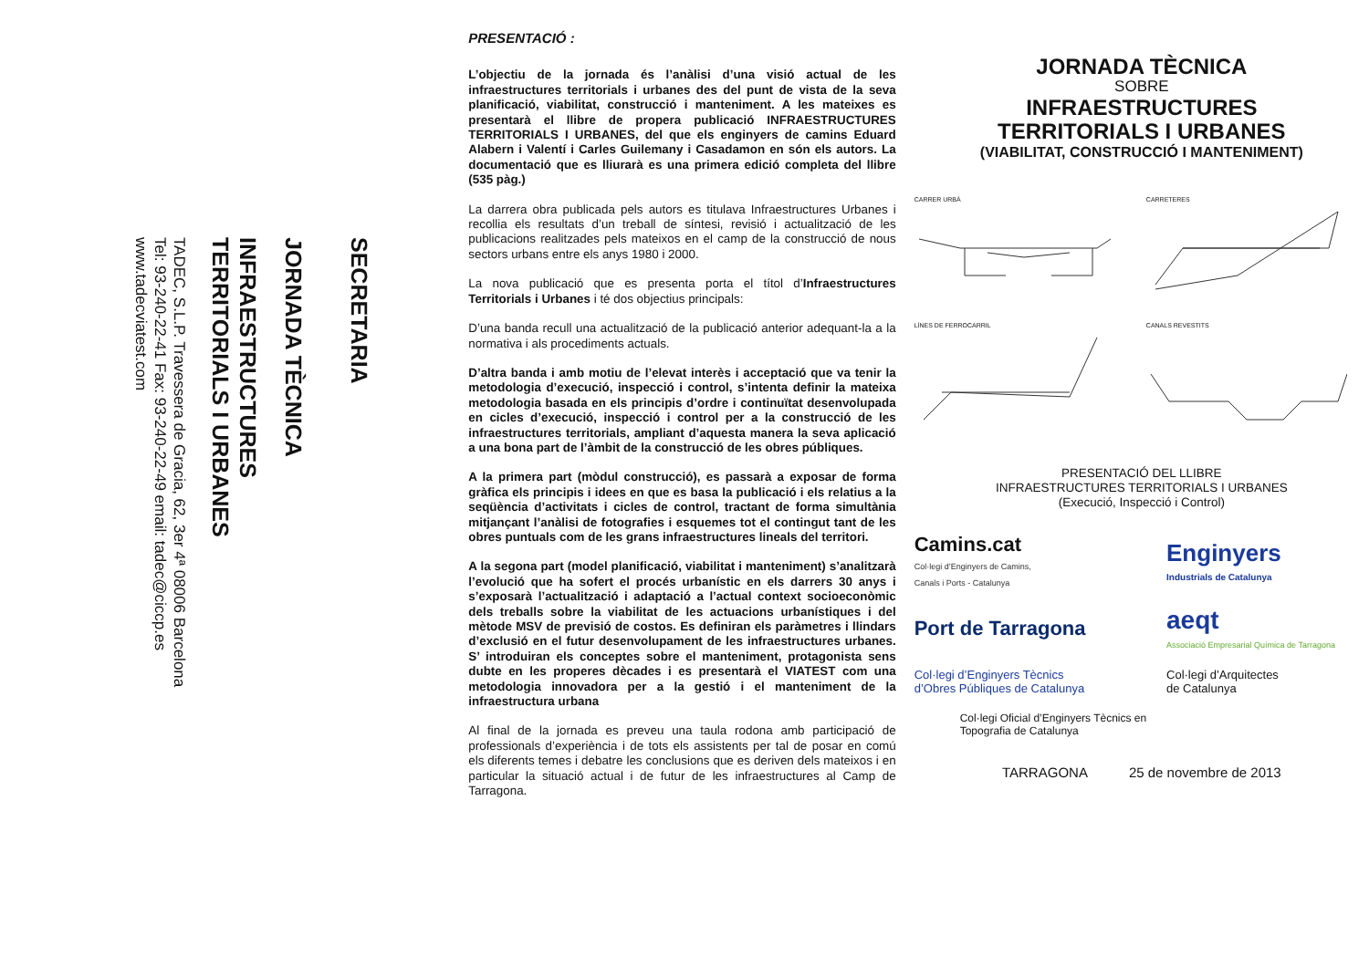SECRETARIA
JORNADA TÈCNICA
INFRAESTRUCTURES
TERRITORIALS I URBANES
TADEC, S.L.P. Travessera de Gracia, 62, 3er 4ª 08006 Barcelona
Tel: 93-240-22-41 Fax: 93-240-22-49 email: tadec@ciccp.es
www.tadecviatest.com
PRESENTACIÓ :
L’objectiu de la jornada és l’anàlisi d’una visió actual de les infraestructures territorials i urbanes des del punt de vista de la seva planificació, viabilitat, construcció i manteniment. A les mateixes es presentarà el llibre de propera publicació INFRAESTRUCTURES TERRITORIALS I URBANES, del que els enginyers de camins Eduard Alabern i Valentí i Carles Guilemany i Casadamon en són els autors. La documentació que es lliurarà es una primera edició completa del llibre (535 pàg.)
La darrera obra publicada pels autors es titulava Infraestructures Urbanes i recollia els resultats d’un treball de síntesi, revisió i actualització de les publicacions realitzades pels mateixos en el camp de la construcció de nous sectors urbans entre els anys 1980 i 2000.
La nova publicació que es presenta porta el títol d’Infraestructures Territorials i Urbanes i té dos objectius principals:
D’una banda recull una actualització de la publicació anterior adequant-la a la normativa i als procediments actuals.
D’altra banda i amb motiu de l’elevat interès i acceptació que va tenir la metodologia d’execució, inspecció i control, s’intenta definir la mateixa metodologia basada en els principis d’ordre i continuïtat desenvolupada en cicles d’execució, inspecció i control per a la construcció de les infraestructures territorials, ampliant d’aquesta manera la seva aplicació a una bona part de l’àmbit de la construcció de les obres públiques.
A la primera part (mòdul construcció), es passarà a exposar de forma gràfica els principis i idees en que es basa la publicació i els relatius a la seqüència d’activitats i cicles de control, tractant de forma simultània mitjançant l’anàlisi de fotografies i esquemes tot el contingut tant de les obres puntuals com de les grans infraestructures lineals del territori.
A la segona part (model planificació, viabilitat i manteniment) s’analitzarà l’evolució que ha sofert el procés urbanístic en els darrers 30 anys i s’exposarà l’actualització i adaptació a l’actual context socioeconòmic dels treballs sobre la viabilitat de les actuacions urbanístiques i del mètode MSV de previsió de costos. Es definiran els paràmetres i llindars d’exclusió en el futur desenvolupament de les infraestructures urbanes. S’ introduiran els conceptes sobre el manteniment, protagonista sens dubte en les properes dècades i es presentarà el VIATEST com una metodologia innovadora per a la gestió i el manteniment de la infraestructura urbana
Al final de la jornada es preveu una taula rodona amb participació de professionals d’experiència i de tots els assistents per tal de posar en comú els diferents temes i debatre les conclusions que es deriven dels mateixos i en particular la situació actual i de futur de les infraestructures al Camp de Tarragona.
JORNADA TÈCNICA
SOBRE
INFRAESTRUCTURES
TERRITORIALS I URBANES
(VIABILITAT, CONSTRUCCIÓ I MANTENIMENT)
CARRER URBÀ
CARRETERES
LÍNES DE FERROCARRIL
CANALS REVESTITS
PRESENTACIÓ DEL LLIBRE
INFRAESTRUCTURES TERRITORIALS I URBANES
(Execució, Inspecció i Control)
Camins.cat
Col·legi d’Enginyers de Camins,
Canals i Ports - Catalunya
Enginyers
Industrials de Catalunya
Port de Tarragona
aeqt
Associació Empresarial Química de Tarragona
Col·legi d’Enginyers Tècnics
d’Obres Públiques de Catalunya
Col·legi d’Arquitectes
de Catalunya
Col·legi Oficial d’Enginyers Tècnics en
Topografia de Catalunya
TARRAGONA 25 de novembre de 2013